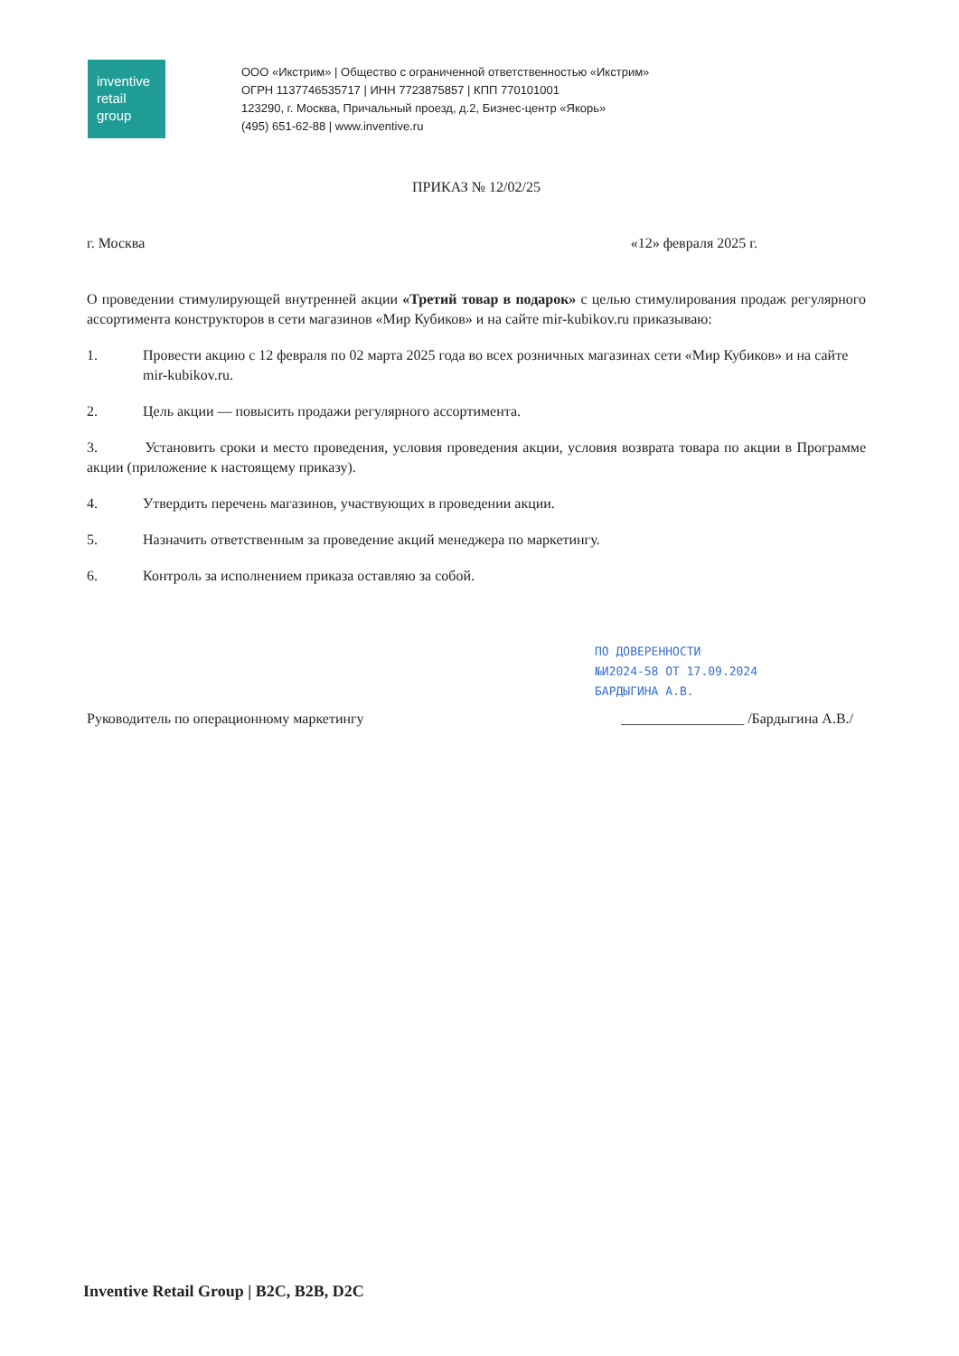inventive
retail
group
ООО «Икстрим» | Общество с ограниченной ответственностью «Икстрим»
ОГРН 1137746535717 | ИНН 7723875857 | КПП 770101001
123290, г. Москва, Причальный проезд, д.2, Бизнес-центр «Якорь»
(495) 651-62-88 | www.inventive.ru
ПРИКАЗ № 12/02/25
г. Москва «12» февраля 2025 г.
О проведении стимулирующей внутренней акции «Третий товар в подарок» с целью стимулирования продаж регулярного ассортимента конструкторов в сети магазинов «Мир Кубиков» и на сайте mir-kubikov.ru приказываю:
1. Провести акцию с 12 февраля по 02 марта 2025 года во всех розничных магазинах сети «Мир Кубиков» и на сайте mir-kubikov.ru.
2. Цель акции — повысить продажи регулярного ассортимента.
3. Установить сроки и место проведения, условия проведения акции, условия возврата товара по акции в Программе акции (приложение к настоящему приказу).
4. Утвердить перечень магазинов, участвующих в проведении акции.
5. Назначить ответственным за проведение акций менеджера по маркетингу.
6. Контроль за исполнением приказа оставляю за собой.
ПО ДОВЕРЕННОСТИ
№И2024-58 ОТ 17.09.2024
БАРДЫГИНА А.В.
Руководитель по операционному маркетингу _________________ /Бардыгина А.В./
Inventive Retail Group | B2C, B2B, D2C